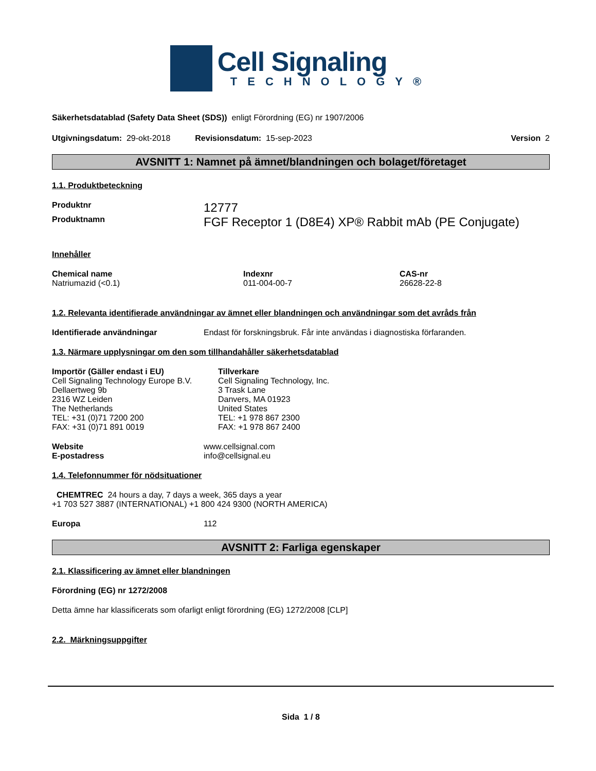Cell Signaling
TECHNOLOGY®
Säkerhetsdatablad (Safety Data Sheet (SDS)) enligt Förordning (EG) nr 1907/2006
Utgivningsdatum: 29-okt-2018 Revisionsdatum: 15-sep-2023 Version 2
AVSNITT 1: Namnet på ämnet/blandningen och bolaget/företaget
1.1. Produktbeteckning
| Produktnr | 12777 |
| Produktnamn | FGF Receptor 1 (D8E4) XP® Rabbit mAb (PE Conjugate) |
Innehåller
| Chemical name | Indexnr | CAS-nr |
| --- | --- | --- |
| Natriumazid (<0.1) | 011-004-00-7 | 26628-22-8 |
1.2. Relevanta identifierade användningar av ämnet eller blandningen och användningar som det avråds från
| Identifierade användningar | Endast för forskningsbruk. Får inte användas i diagnostiska förfaranden. |
1.3. Närmare upplysningar om den som tillhandahåller säkerhetsdatablad
| Importör (Gäller endast i EU) Cell Signaling Technology Europe B.V. Dellaertweg 9b 2316 WZ Leiden The Netherlands TEL: +31 (0)71 7200 200 FAX: +31 (0)71 891 0019 | Tillverkare Cell Signaling Technology, Inc. 3 Trask Lane Danvers, MA 01923 United States TEL: +1 978 867 2300 FAX: +1 978 867 2400 |
| Website | www.cellsignal.com |
| E-postadress | info@cellsignal.eu |
1.4. Telefonnummer för nödsituationer
CHEMTREC 24 hours a day, 7 days a week, 365 days a year
+1 703 527 3887 (INTERNATIONAL) +1 800 424 9300 (NORTH AMERICA)
| Europa | 112 |
AVSNITT 2: Farliga egenskaper
2.1. Klassificering av ämnet eller blandningen
Förordning (EG) nr 1272/2008
Detta ämne har klassificerats som ofarligt enligt förordning (EG) 1272/2008 [CLP]
2.2. Märkningsuppgifter
Sida 1 / 8